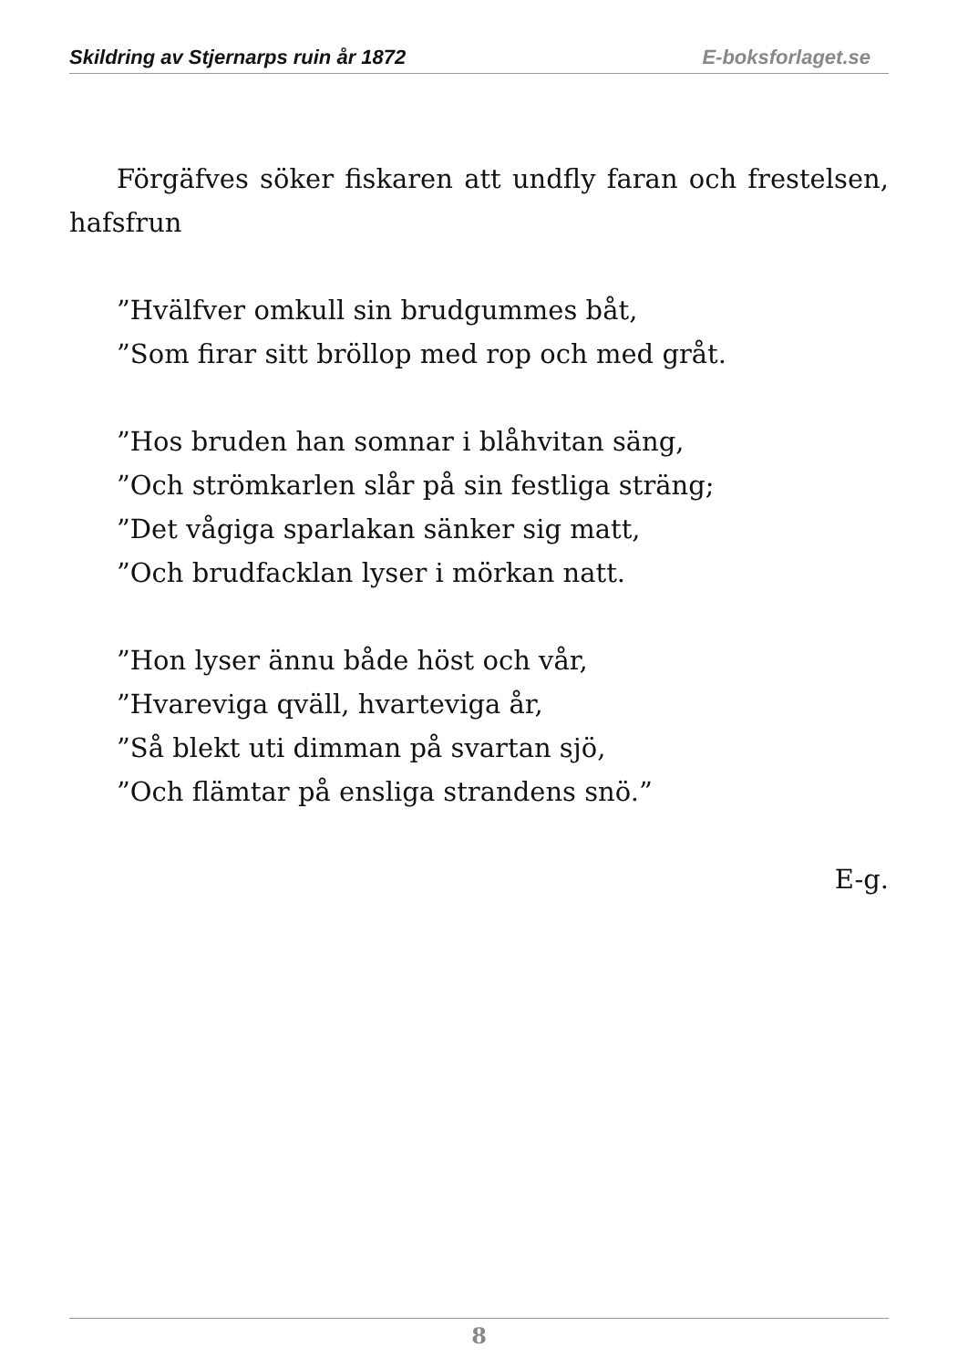Skildring av Stjernarps ruin år 1872 E-boksforlaget.se
Förgäfves söker fiskaren att undfly faran och frestelsen, hafsfrun
”Hvälfver omkull sin brudgummes båt,
”Som firar sitt bröllop med rop och med gråt.
”Hos bruden han somnar i blåhvitan säng,
”Och strömkarlen slår på sin festliga sträng;
”Det vågiga sparlakan sänker sig matt,
”Och brudfacklan lyser i mörkan natt.
”Hon lyser ännu både höst och vår,
”Hvareviga qväll, hvarteviga år,
”Så blekt uti dimman på svartan sjö,
”Och flämtar på ensliga strandens snö.”
E-g.
8